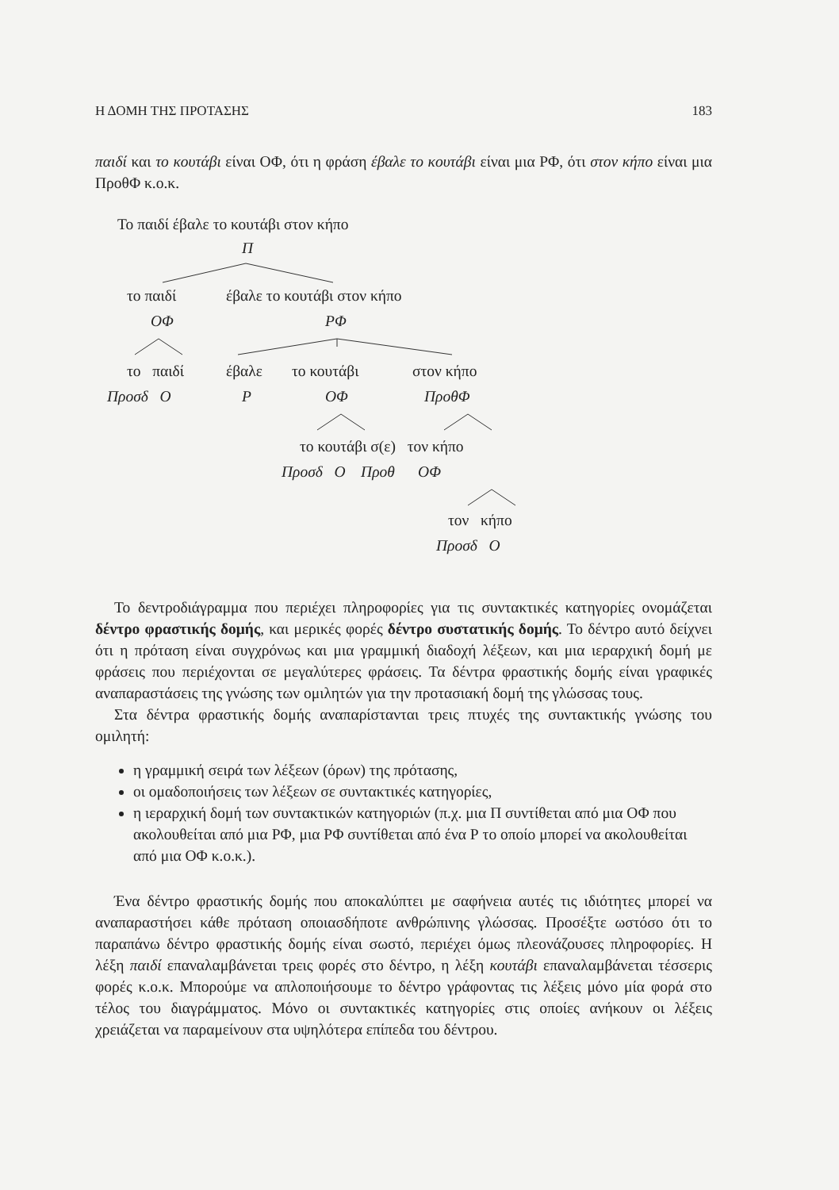Η ΔΟΜΗ ΤΗΣ ΠΡΟΤΑΣΗΣ 183
παιδί και το κουτάβι είναι ΟΦ, ότι η φράση έβαλε το κουτάβι είναι μια ΡΦ, ότι στον κήπο είναι μια ΠροθΦ κ.ο.κ.
Το παιδί έβαλε το κουτάβι στον κήπο
Π
το παιδί έβαλε το κουτάβι στον κήπο
ΟΦ ΡΦ
το παιδί έβαλε το κουτάβι στον κήπο
Προσδ Ο Ρ ΟΦ ΠροθΦ
το κουτάβι σ(ε) τον κήπο
Προσδ Ο Προθ ΟΦ
τον κήπο
Προσδ Ο
Το δεντροδιάγραμμα που περιέχει πληροφορίες για τις συντακτικές κατηγορίες ονομάζεται δέντρο φραστικής δομής, και μερικές φορές δέντρο συστατικής δομής. Το δέντρο αυτό δείχνει ότι η πρόταση είναι συγχρόνως και μια γραμμική διαδοχή λέξεων, και μια ιεραρχική δομή με φράσεις που περιέχονται σε μεγαλύτερες φράσεις. Τα δέντρα φραστικής δομής είναι γραφικές αναπαραστάσεις της γνώσης των ομιλητών για την προτασιακή δομή της γλώσσας τους.
Στα δέντρα φραστικής δομής αναπαρίστανται τρεις πτυχές της συντακτικής γνώσης του ομιλητή:
η γραμμική σειρά των λέξεων (όρων) της πρότασης,
οι ομαδοποιήσεις των λέξεων σε συντακτικές κατηγορίες,
η ιεραρχική δομή των συντακτικών κατηγοριών (π.χ. μια Π συντίθεται από μια ΟΦ που ακολουθείται από μια ΡΦ, μια ΡΦ συντίθεται από ένα Ρ το οποίο μπορεί να ακολουθείται από μια ΟΦ κ.ο.κ.).
Ένα δέντρο φραστικής δομής που αποκαλύπτει με σαφήνεια αυτές τις ιδιότητες μπορεί να αναπαραστήσει κάθε πρόταση οποιασδήποτε ανθρώπινης γλώσσας. Προσέξτε ωστόσο ότι το παραπάνω δέντρο φραστικής δομής είναι σωστό, περιέχει όμως πλεονάζουσες πληροφορίες. Η λέξη παιδί επαναλαμβάνεται τρεις φορές στο δέντρο, η λέξη κουτάβι επαναλαμβάνεται τέσσερις φορές κ.ο.κ. Μπορούμε να απλοποιήσουμε το δέντρο γράφοντας τις λέξεις μόνο μία φορά στο τέλος του διαγράμματος. Μόνο οι συντακτικές κατηγορίες στις οποίες ανήκουν οι λέξεις χρειάζεται να παραμείνουν στα υψηλότερα επίπεδα του δέντρου.